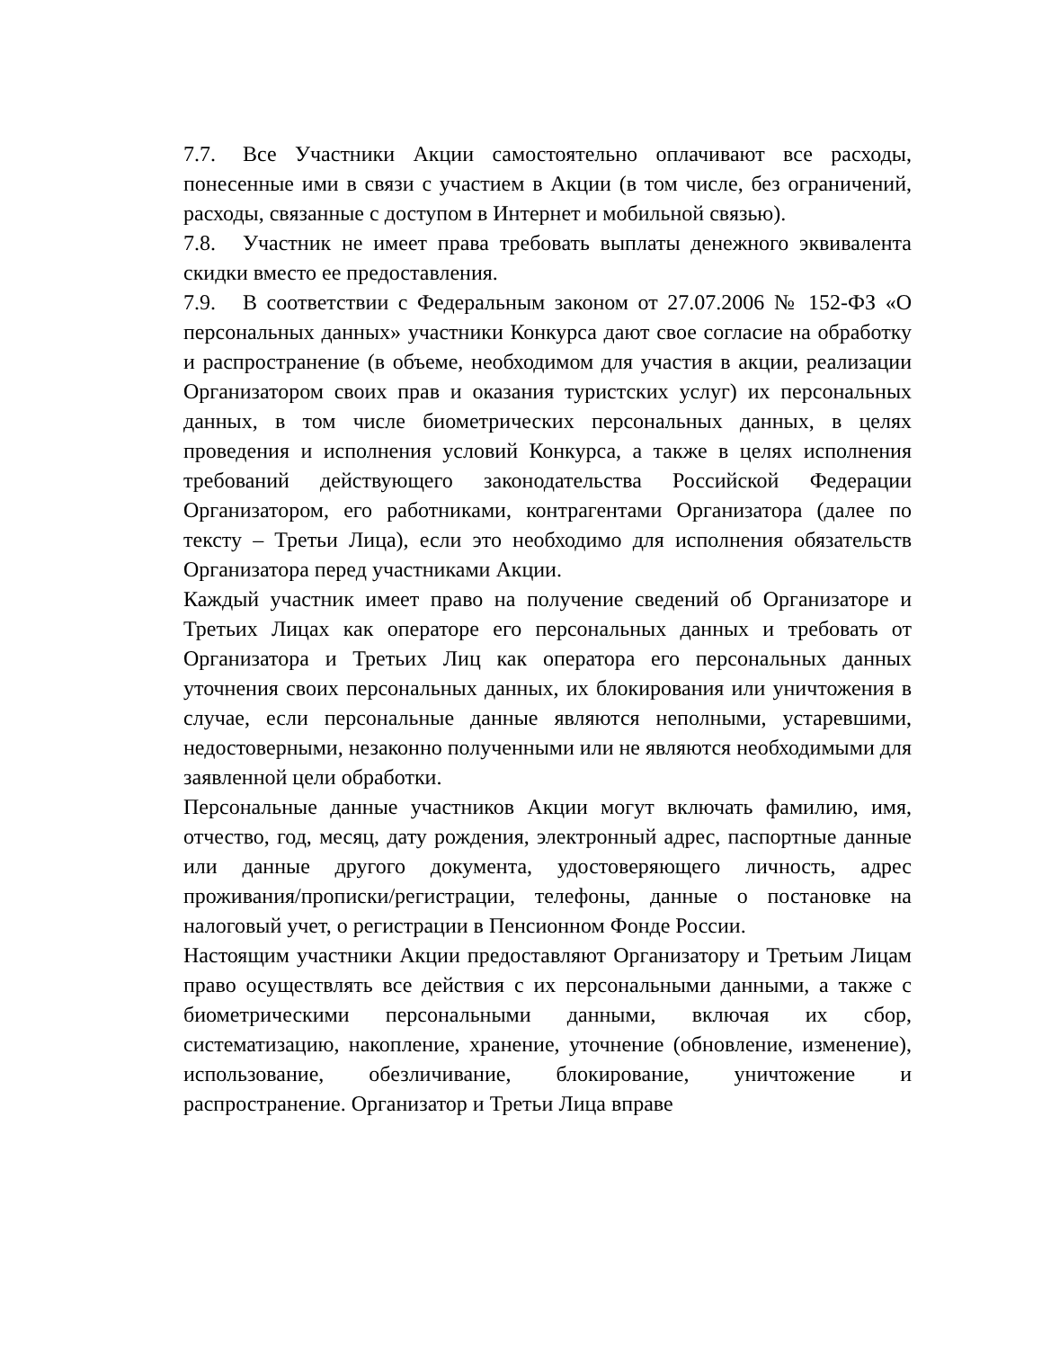7.7. Все Участники Акции самостоятельно оплачивают все расходы, понесенные ими в связи с участием в Акции (в том числе, без ограничений, расходы, связанные с доступом в Интернет и мобильной связью).
7.8. Участник не имеет права требовать выплаты денежного эквивалента скидки вместо ее предоставления.
7.9. В соответствии с Федеральным законом от 27.07.2006 № 152-ФЗ «О персональных данных» участники Конкурса дают свое согласие на обработку и распространение (в объеме, необходимом для участия в акции, реализации Организатором своих прав и оказания туристских услуг) их персональных данных, в том числе биометрических персональных данных, в целях проведения и исполнения условий Конкурса, а также в целях исполнения требований действующего законодательства Российской Федерации Организатором, его работниками, контрагентами Организатора (далее по тексту – Третьи Лица), если это необходимо для исполнения обязательств Организатора перед участниками Акции.
Каждый участник имеет право на получение сведений об Организаторе и Третьих Лицах как операторе его персональных данных и требовать от Организатора и Третьих Лиц как оператора его персональных данных уточнения своих персональных данных, их блокирования или уничтожения в случае, если персональные данные являются неполными, устаревшими, недостоверными, незаконно полученными или не являются необходимыми для заявленной цели обработки.
Персональные данные участников Акции могут включать фамилию, имя, отчество, год, месяц, дату рождения, электронный адрес, паспортные данные или данные другого документа, удостоверяющего личность, адрес проживания/прописки/регистрации, телефоны, данные о постановке на налоговый учет, о регистрации в Пенсионном Фонде России.
Настоящим участники Акции предоставляют Организатору и Третьим Лицам право осуществлять все действия с их персональными данными, а также с биометрическими персональными данными, включая их сбор, систематизацию, накопление, хранение, уточнение (обновление, изменение), использование, обезличивание, блокирование, уничтожение и распространение. Организатор и Третьи Лица вправе